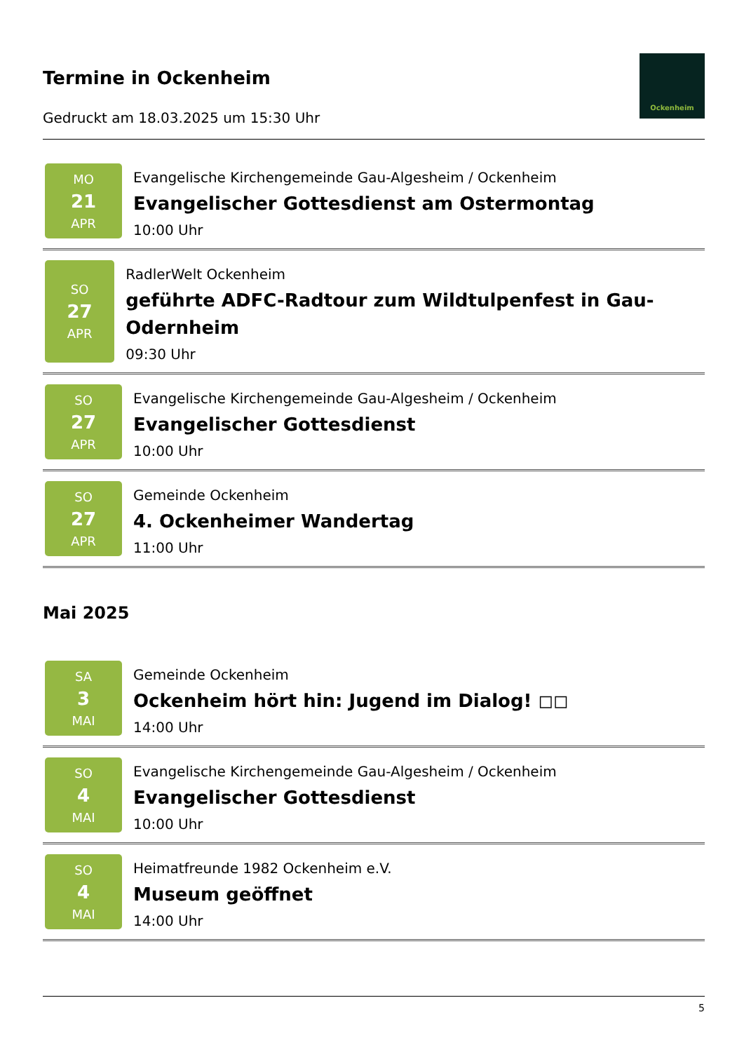Termine in Ockenheim
Gedruckt am 18.03.2025 um 15:30 Uhr
Ockenheim
MO
21
APR
Evangelische Kirchengemeinde Gau-Algesheim / Ockenheim
Evangelischer Gottesdienst am Ostermontag
10:00 Uhr
SO
27
APR
RadlerWelt Ockenheim
geführte ADFC-Radtour zum Wildtulpenfest in Gau-Odernheim
09:30 Uhr
SO
27
APR
Evangelische Kirchengemeinde Gau-Algesheim / Ockenheim
Evangelischer Gottesdienst
10:00 Uhr
SO
27
APR
Gemeinde Ockenheim
4. Ockenheimer Wandertag
11:00 Uhr
Mai 2025
SA
3
MAI
Gemeinde Ockenheim
Ockenheim hört hin: Jugend im Dialog! ◻◻
14:00 Uhr
SO
4
MAI
Evangelische Kirchengemeinde Gau-Algesheim / Ockenheim
Evangelischer Gottesdienst
10:00 Uhr
SO
4
MAI
Heimatfreunde 1982 Ockenheim e.V.
Museum geöffnet
14:00 Uhr
5